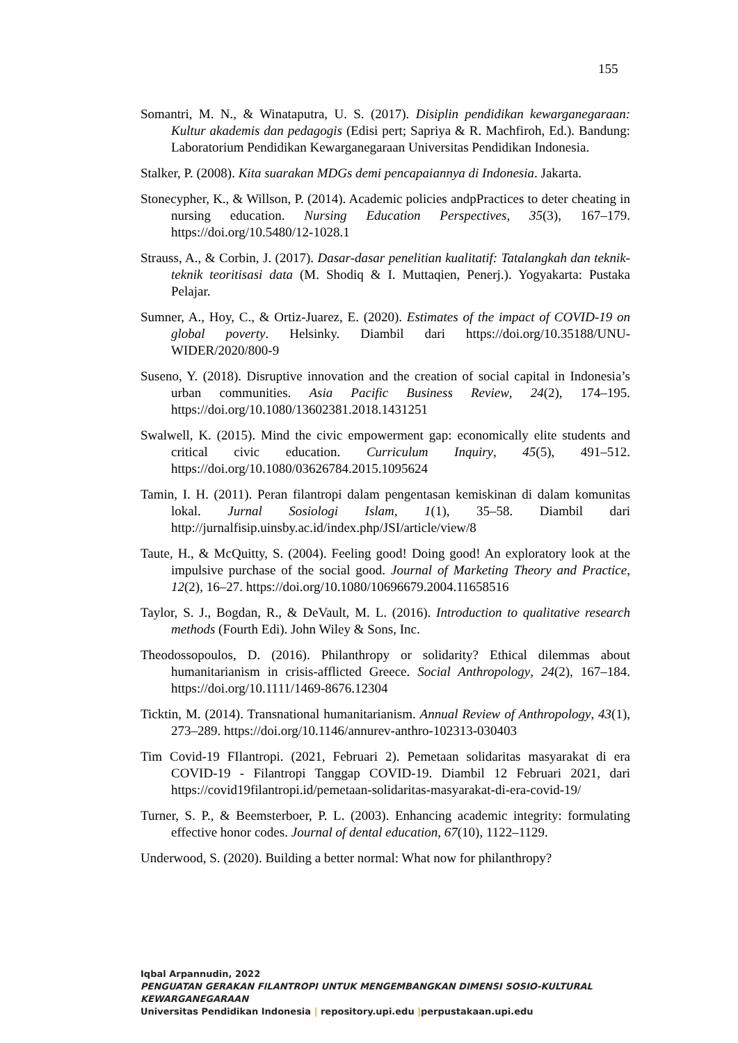155
Somantri, M. N., & Winataputra, U. S. (2017). Disiplin pendidikan kewarganegaraan: Kultur akademis dan pedagogis (Edisi pert; Sapriya & R. Machfiroh, Ed.). Bandung: Laboratorium Pendidikan Kewarganegaraan Universitas Pendidikan Indonesia.
Stalker, P. (2008). Kita suarakan MDGs demi pencapaiannya di Indonesia. Jakarta.
Stonecypher, K., & Willson, P. (2014). Academic policies andpPractices to deter cheating in nursing education. Nursing Education Perspectives, 35(3), 167–179. https://doi.org/10.5480/12-1028.1
Strauss, A., & Corbin, J. (2017). Dasar-dasar penelitian kualitatif: Tatalangkah dan teknik-teknik teoritisasi data (M. Shodiq & I. Muttaqien, Penerj.). Yogyakarta: Pustaka Pelajar.
Sumner, A., Hoy, C., & Ortiz-Juarez, E. (2020). Estimates of the impact of COVID-19 on global poverty. Helsinky. Diambil dari https://doi.org/10.35188/UNU-WIDER/2020/800-9
Suseno, Y. (2018). Disruptive innovation and the creation of social capital in Indonesia’s urban communities. Asia Pacific Business Review, 24(2), 174–195. https://doi.org/10.1080/13602381.2018.1431251
Swalwell, K. (2015). Mind the civic empowerment gap: economically elite students and critical civic education. Curriculum Inquiry, 45(5), 491–512. https://doi.org/10.1080/03626784.2015.1095624
Tamin, I. H. (2011). Peran filantropi dalam pengentasan kemiskinan di dalam komunitas lokal. Jurnal Sosiologi Islam, 1(1), 35–58. Diambil dari http://jurnalfisip.uinsby.ac.id/index.php/JSI/article/view/8
Taute, H., & McQuitty, S. (2004). Feeling good! Doing good! An exploratory look at the impulsive purchase of the social good. Journal of Marketing Theory and Practice, 12(2), 16–27. https://doi.org/10.1080/10696679.2004.11658516
Taylor, S. J., Bogdan, R., & DeVault, M. L. (2016). Introduction to qualitative research methods (Fourth Edi). John Wiley & Sons, Inc.
Theodossopoulos, D. (2016). Philanthropy or solidarity? Ethical dilemmas about humanitarianism in crisis-afflicted Greece. Social Anthropology, 24(2), 167–184. https://doi.org/10.1111/1469-8676.12304
Ticktin, M. (2014). Transnational humanitarianism. Annual Review of Anthropology, 43(1), 273–289. https://doi.org/10.1146/annurev-anthro-102313-030403
Tim Covid-19 FIlantropi. (2021, Februari 2). Pemetaan solidaritas masyarakat di era COVID-19 - Filantropi Tanggap COVID-19. Diambil 12 Februari 2021, dari https://covid19filantropi.id/pemetaan-solidaritas-masyarakat-di-era-covid-19/
Turner, S. P., & Beemsterboer, P. L. (2003). Enhancing academic integrity: formulating effective honor codes. Journal of dental education, 67(10), 1122–1129.
Underwood, S. (2020). Building a better normal: What now for philanthropy?
Iqbal Arpannudin, 2022
PENGUATAN GERAKAN FILANTROPI UNTUK MENGEMBANGKAN DIMENSI SOSIO-KULTURAL
KEWARGANEGARAAN
Universitas Pendidikan Indonesia | repository.upi.edu |perpustakaan.upi.edu